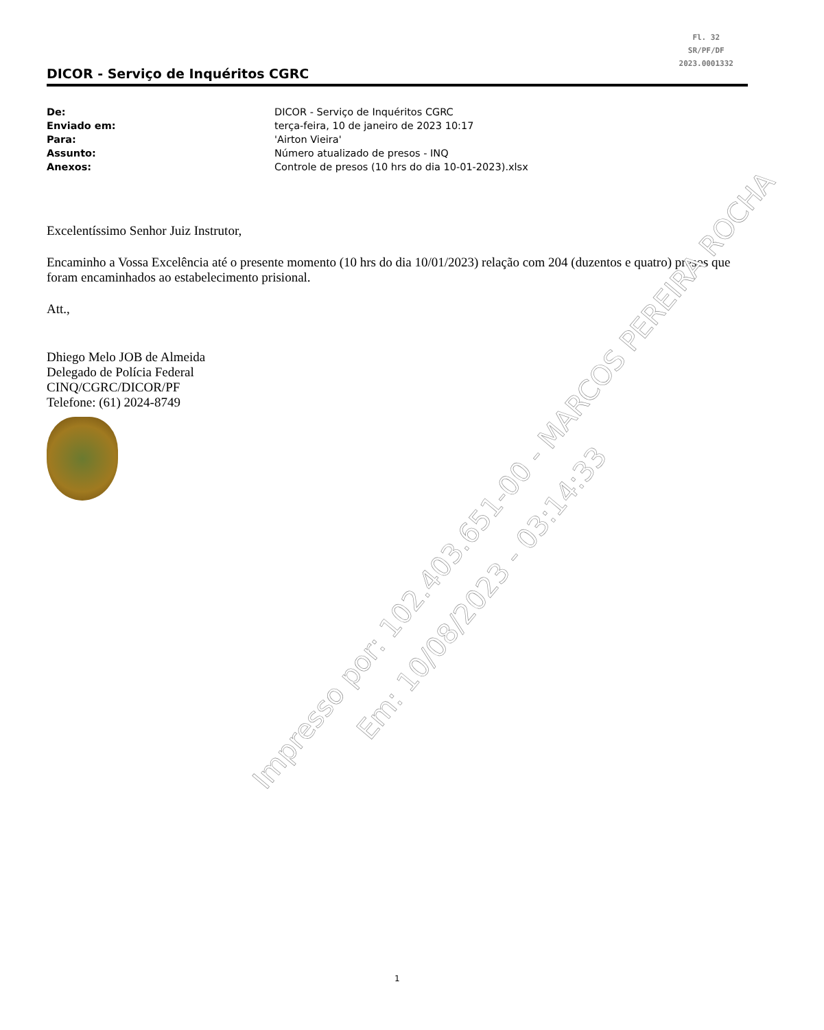Fl. 32
SR/PF/DF
2023.0001332
DICOR - Serviço de Inquéritos CGRC
De: DICOR - Serviço de Inquéritos CGRC
Enviado em: terça-feira, 10 de janeiro de 2023 10:17
Para: 'Airton Vieira'
Assunto: Número atualizado de presos - INQ
Anexos: Controle de presos (10 hrs do dia 10-01-2023).xlsx
Excelentíssimo Senhor Juiz Instrutor,
Encaminho a Vossa Excelência até o presente momento (10 hrs do dia 10/01/2023) relação com 204 (duzentos e quatro) presos que foram encaminhados ao estabelecimento prisional.
Att.,
Dhiego Melo JOB de Almeida
Delegado de Polícia Federal
CINQ/CGRC/DICOR/PF
Telefone: (61) 2024-8749
Impresso por: 102.403.651-00 - MARCOS PEREIRA ROCHA
Em: 10/08/2023 - 03:14:33
1